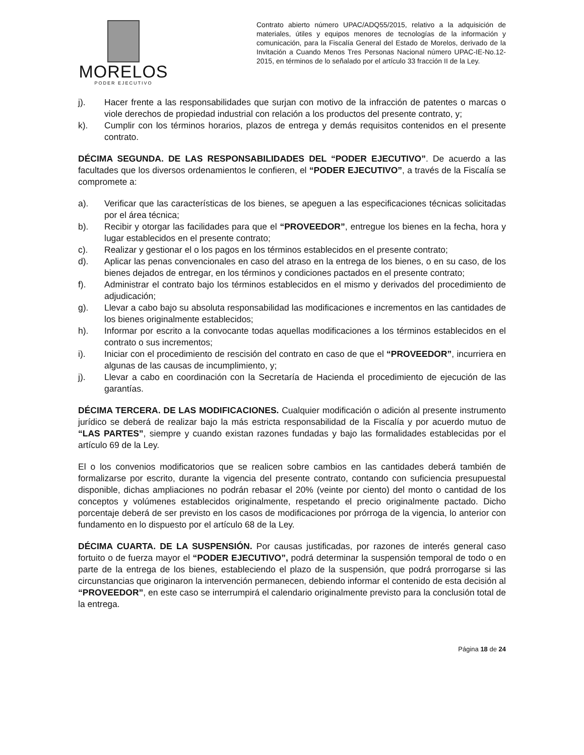MORELOS
PODER EJECUTIVO
Contrato abierto número UPAC/ADQ55/2015, relativo a la adquisición de materiales, útiles y equipos menores de tecnologías de la información y comunicación, para la Fiscalía General del Estado de Morelos, derivado de la Invitación a Cuando Menos Tres Personas Nacional número UPAC-IE-No.12-2015, en términos de lo señalado por el artículo 33 fracción II de la Ley.
j). Hacer frente a las responsabilidades que surjan con motivo de la infracción de patentes o marcas o viole derechos de propiedad industrial con relación a los productos del presente contrato, y;
k). Cumplir con los términos horarios, plazos de entrega y demás requisitos contenidos en el presente contrato.
DÉCIMA SEGUNDA. DE LAS RESPONSABILIDADES DEL “PODER EJECUTIVO”. De acuerdo a las facultades que los diversos ordenamientos le confieren, el “PODER EJECUTIVO”, a través de la Fiscalía se compromete a:
a). Verificar que las características de los bienes, se apeguen a las especificaciones técnicas solicitadas por el área técnica;
b). Recibir y otorgar las facilidades para que el “PROVEEDOR”, entregue los bienes en la fecha, hora y lugar establecidos en el presente contrato;
c). Realizar y gestionar el o los pagos en los términos establecidos en el presente contrato;
d). Aplicar las penas convencionales en caso del atraso en la entrega de los bienes, o en su caso, de los bienes dejados de entregar, en los términos y condiciones pactados en el presente contrato;
f). Administrar el contrato bajo los términos establecidos en el mismo y derivados del procedimiento de adjudicación;
g). Llevar a cabo bajo su absoluta responsabilidad las modificaciones e incrementos en las cantidades de los bienes originalmente establecidos;
h). Informar por escrito a la convocante todas aquellas modificaciones a los términos establecidos en el contrato o sus incrementos;
i). Iniciar con el procedimiento de rescisión del contrato en caso de que el “PROVEEDOR”, incurriera en algunas de las causas de incumplimiento, y;
j). Llevar a cabo en coordinación con la Secretaría de Hacienda el procedimiento de ejecución de las garantías.
DÉCIMA TERCERA. DE LAS MODIFICACIONES. Cualquier modificación o adición al presente instrumento jurídico se deberá de realizar bajo la más estricta responsabilidad de la Fiscalía y por acuerdo mutuo de “LAS PARTES”, siempre y cuando existan razones fundadas y bajo las formalidades establecidas por el artículo 69 de la Ley.
El o los convenios modificatorios que se realicen sobre cambios en las cantidades deberá también de formalizarse por escrito, durante la vigencia del presente contrato, contando con suficiencia presupuestal disponible, dichas ampliaciones no podrán rebasar el 20% (veinte por ciento) del monto o cantidad de los conceptos y volúmenes establecidos originalmente, respetando el precio originalmente pactado. Dicho porcentaje deberá de ser previsto en los casos de modificaciones por prórroga de la vigencia, lo anterior con fundamento en lo dispuesto por el artículo 68 de la Ley.
DÉCIMA CUARTA. DE LA SUSPENSIÓN. Por causas justificadas, por razones de interés general caso fortuito o de fuerza mayor el “PODER EJECUTIVO”, podrá determinar la suspensión temporal de todo o en parte de la entrega de los bienes, estableciendo el plazo de la suspensión, que podrá prorrogarse si las circunstancias que originaron la intervención permanecen, debiendo informar el contenido de esta decisión al “PROVEEDOR”, en este caso se interrumpirá el calendario originalmente previsto para la conclusión total de la entrega.
Página 18 de 24